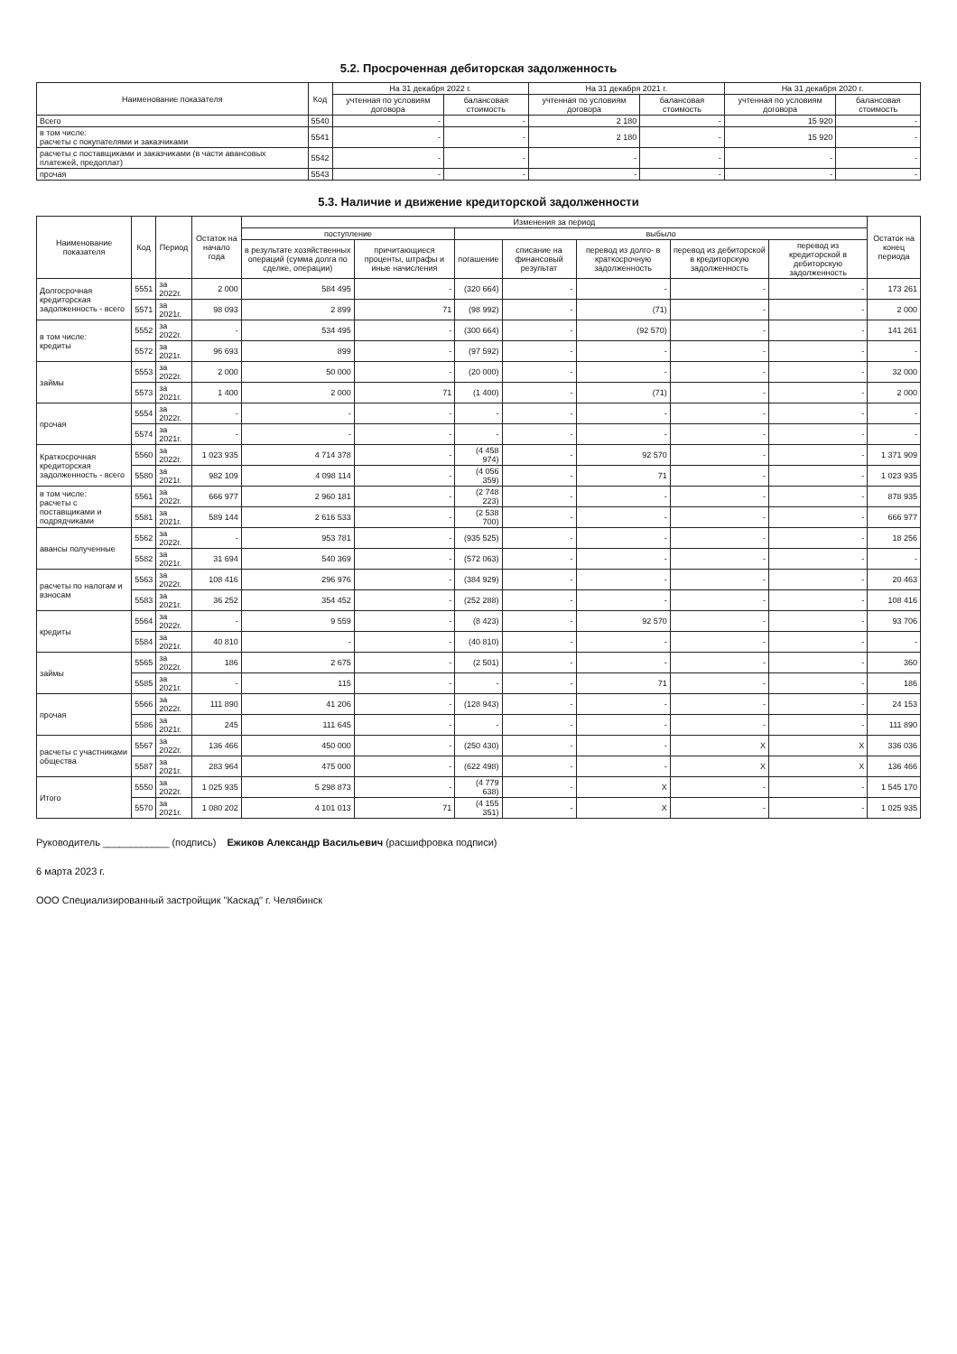5.2. Просроченная дебиторская задолженность
| Наименование показателя | Код | На 31 декабря 2022 г. | | На 31 декабря 2021 г. | | На 31 декабря 2020 г. | |
| --- | --- | --- | --- | --- | --- | --- | --- |
| | | учтенная по условиям договора | балансовая стоимость | учтенная по условиям договора | балансовая стоимость | учтенная по условиям договора | балансовая стоимость |
| Всего | 5540 | - | - | 2 180 | - | 15 920 | - |
| в том числе: расчеты с покупателями и заказчиками | 5541 | - | - | 2 180 | - | 15 920 | - |
| расчеты с поставщиками и заказчиками (в части авансовых платежей, предоплат) | 5542 | - | - | - | - | - | - |
| прочая | 5543 | - | - | - | - | - | - |
5.3. Наличие и движение кредиторской задолженности
| Наименование показателя | Код | Период | Остаток на начало года | Изменения за период | | | | | | | Остаток на конец периода |
| --- | --- | --- | --- | --- | --- | --- | --- | --- | --- | --- | --- |
| | | | | поступление | | выбыло | | | | | |
| | | | | в результате хозяйственных операций (сумма долга по сделке, операции) | причитающиеся проценты, штрафы и иные начисления | погашение | списание на финансовый результат | перевод из долго- в краткосрочную задолженность | перевод из дебиторской в кредиторскую задолженность | перевод из кредиторской в дебиторскую задолженность | |
| Долгосрочная кредиторская задолженность - всего | 5551 | за 2022г. | 2 000 | 584 495 | - | (320 664) | - | - | - | - | 173 261 |
| | 5571 | за 2021г. | 98 093 | 2 899 | 71 | (98 992) | - | (71) | - | - | 2 000 |
| в том числе: кредиты | 5552 | за 2022г. | - | 534 495 | - | (300 664) | - | (92 570) | - | - | 141 261 |
| | 5572 | за 2021г. | 96 693 | 899 | - | (97 592) | - | - | - | - | - |
| займы | 5553 | за 2022г. | 2 000 | 50 000 | - | (20 000) | - | - | - | - | 32 000 |
| | 5573 | за 2021г. | 1 400 | 2 000 | 71 | (1 400) | - | (71) | - | - | 2 000 |
| прочая | 5554 | за 2022г. | - | - | - | - | - | - | - | - | - |
| | 5574 | за 2021г. | - | - | - | - | - | - | - | - | - |
| Краткосрочная кредиторская задолженность - всего | 5560 | за 2022г. | 1 023 935 | 4 714 378 | - | (4 458 974) | - | 92 570 | - | - | 1 371 909 |
| | 5580 | за 2021г. | 982 109 | 4 098 114 | - | (4 056 359) | - | 71 | - | - | 1 023 935 |
| в том числе: расчеты с поставщиками и подрядчиками | 5561 | за 2022г. | 666 977 | 2 960 181 | - | (2 748 223) | - | - | - | - | 878 935 |
| | 5581 | за 2021г. | 589 144 | 2 616 533 | - | (2 538 700) | - | - | - | - | 666 977 |
| авансы полученные | 5562 | за 2022г. | - | 953 781 | - | (935 525) | - | - | - | - | 18 256 |
| | 5582 | за 2021г. | 31 694 | 540 369 | - | (572 063) | - | - | - | - | - |
| расчеты по налогам и взносам | 5563 | за 2022г. | 108 416 | 296 976 | - | (384 929) | - | - | - | - | 20 463 |
| | 5583 | за 2021г. | 36 252 | 354 452 | - | (252 288) | - | - | - | - | 108 416 |
| кредиты | 5564 | за 2022г. | - | 9 559 | - | (8 423) | - | 92 570 | - | - | 93 706 |
| | 5584 | за 2021г. | 40 810 | - | - | (40 810) | - | - | - | - | - |
| займы | 5565 | за 2022г. | 186 | 2 675 | - | (2 501) | - | - | - | - | 360 |
| | 5585 | за 2021г. | - | 115 | - | - | - | 71 | - | - | 186 |
| прочая | 5566 | за 2022г. | 111 890 | 41 206 | - | (128 943) | - | - | - | - | 24 153 |
| | 5586 | за 2021г. | 245 | 111 645 | - | - | - | - | - | - | 111 890 |
| расчеты с участниками общества | 5567 | за 2022г. | 136 466 | 450 000 | - | (250 430) | - | - | X | X | 336 036 |
| | 5587 | за 2021г. | 283 964 | 475 000 | - | (622 498) | - | - | X | X | 136 466 |
| Итого | 5550 | за 2022г. | 1 025 935 | 5 298 873 | - | (4 779 638) | - | X | - | - | 1 545 170 |
| | 5570 | за 2021г. | 1 080 202 | 4 101 013 | 71 | (4 155 351) | - | X | - | - | 1 025 935 |
Руководитель ____________ (подпись) Ежиков Александр Васильевич (расшифровка подписи)
6 марта 2023 г.
ООО Специализированный застройщик "Каскад" г. Челябинск